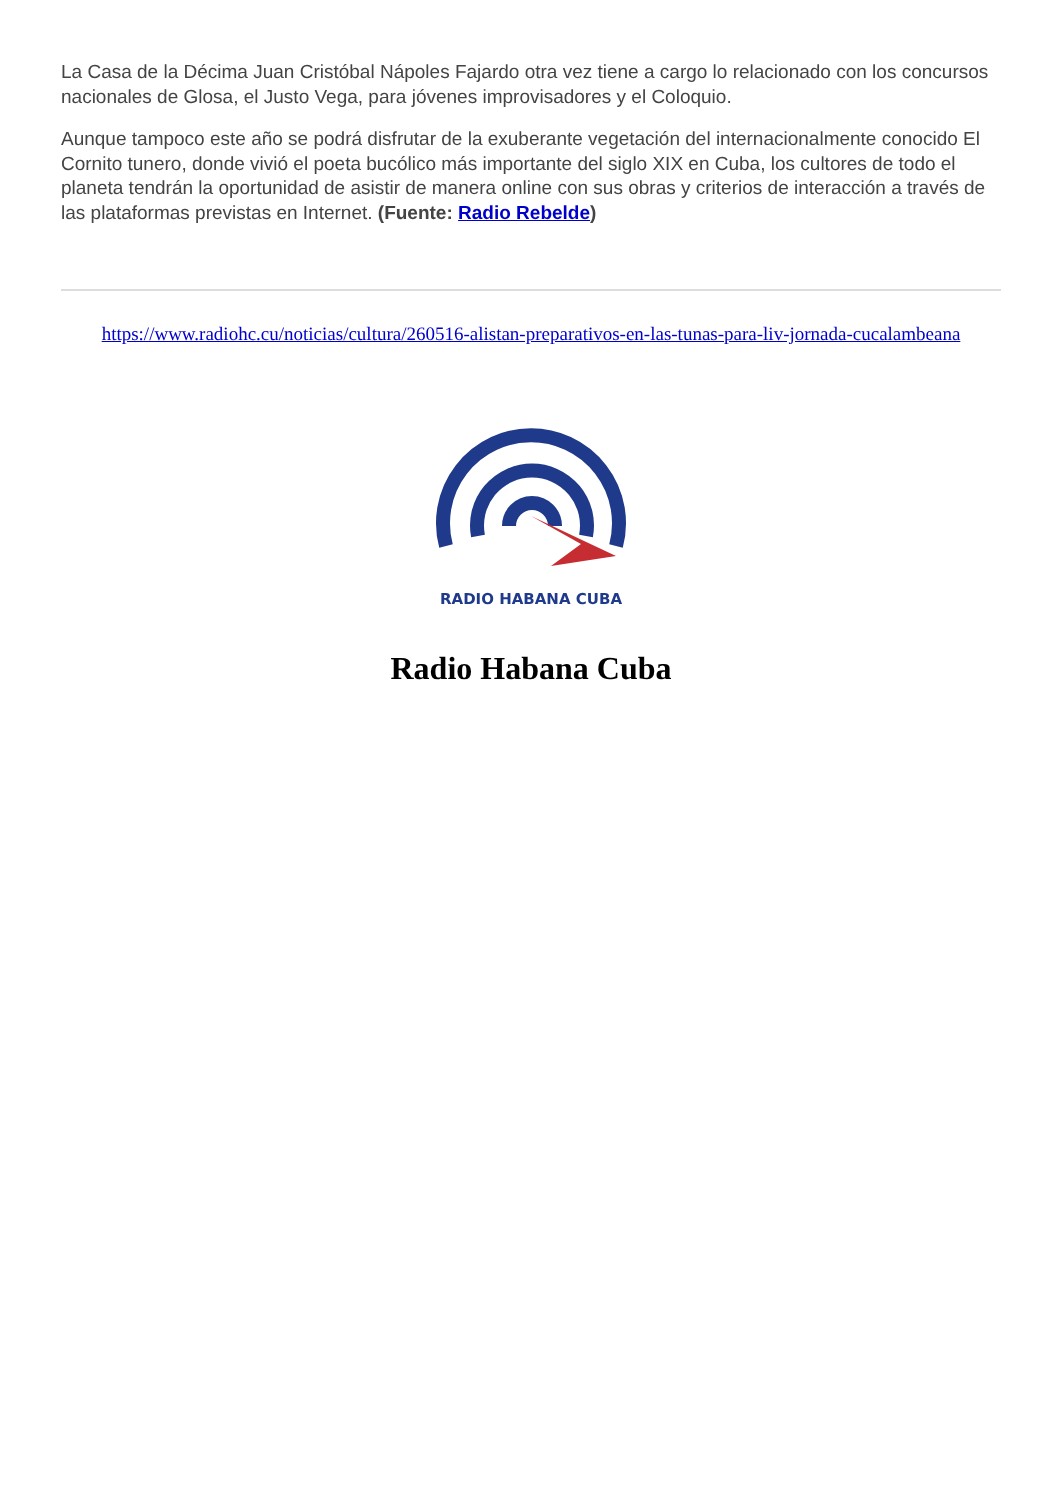La Casa de la Décima Juan Cristóbal Nápoles Fajardo otra vez tiene a cargo lo relacionado con los concursos nacionales de Glosa, el Justo Vega, para jóvenes improvisadores y el Coloquio.
Aunque tampoco este año se podrá disfrutar de la exuberante vegetación del internacionalmente conocido El Cornito tunero, donde vivió el poeta bucólico más importante del siglo XIX en Cuba, los cultores de todo el planeta tendrán la oportunidad de asistir de manera online con sus obras y criterios de interacción a través de las plataformas previstas en Internet. (Fuente: Radio Rebelde)
https://www.radiohc.cu/noticias/cultura/260516-alistan-preparativos-en-las-tunas-para-liv-jornada-cucalambeana
RADIO HABANA CUBA
Radio Habana Cuba